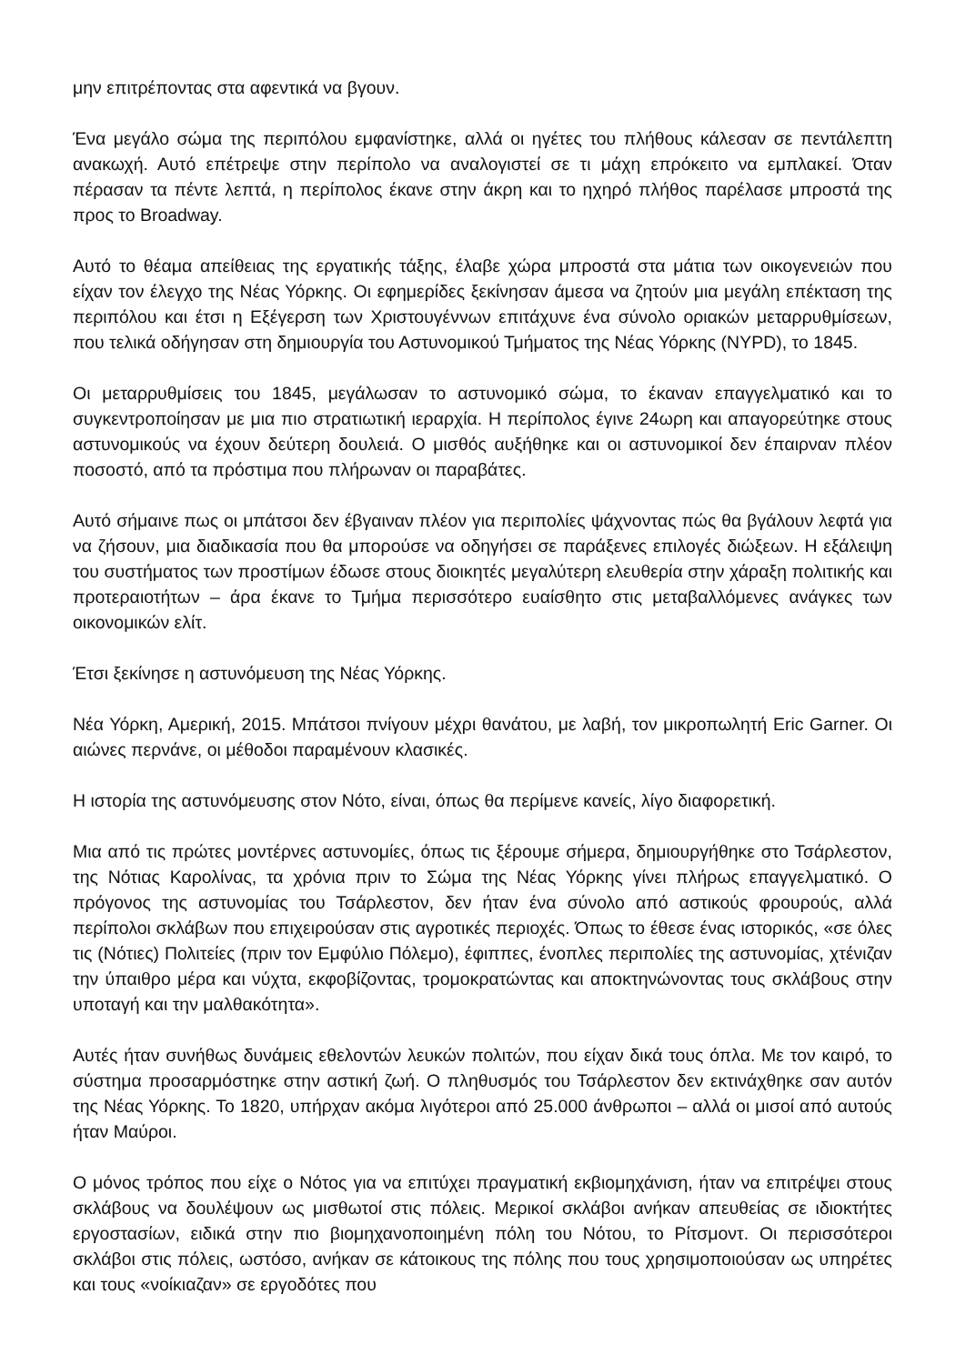μην επιτρέποντας στα αφεντικά να βγουν.
Ένα μεγάλο σώμα της περιπόλου εμφανίστηκε, αλλά οι ηγέτες του πλήθους κάλεσαν σε πεντάλεπτη ανακωχή. Αυτό επέτρεψε στην περίπολο να αναλογιστεί σε τι μάχη επρόκειτο να εμπλακεί. Όταν πέρασαν τα πέντε λεπτά, η περίπολος έκανε στην άκρη και το ηχηρό πλήθος παρέλασε μπροστά της προς το Broadway.
Αυτό το θέαμα απείθειας της εργατικής τάξης, έλαβε χώρα μπροστά στα μάτια των οικογενειών που είχαν τον έλεγχο της Νέας Υόρκης. Οι εφημερίδες ξεκίνησαν άμεσα να ζητούν μια μεγάλη επέκταση της περιπόλου και έτσι η Εξέγερση των Χριστουγέννων επιτάχυνε ένα σύνολο οριακών μεταρρυθμίσεων, που τελικά οδήγησαν στη δημιουργία του Αστυνομικού Τμήματος της Νέας Υόρκης (NYPD), το 1845.
Οι μεταρρυθμίσεις του 1845, μεγάλωσαν το αστυνομικό σώμα, το έκαναν επαγγελματικό και το συγκεντροποίησαν με μια πιο στρατιωτική ιεραρχία. Η περίπολος έγινε 24ωρη και απαγορεύτηκε στους αστυνομικούς να έχουν δεύτερη δουλειά. Ο μισθός αυξήθηκε και οι αστυνομικοί δεν έπαιρναν πλέον ποσοστό, από τα πρόστιμα που πλήρωναν οι παραβάτες.
Αυτό σήμαινε πως οι μπάτσοι δεν έβγαιναν πλέον για περιπολίες ψάχνοντας πώς θα βγάλουν λεφτά για να ζήσουν, μια διαδικασία που θα μπορούσε να οδηγήσει σε παράξενες επιλογές διώξεων. Η εξάλειψη του συστήματος των προστίμων έδωσε στους διοικητές μεγαλύτερη ελευθερία στην χάραξη πολιτικής και προτεραιοτήτων – άρα έκανε το Τμήμα περισσότερο ευαίσθητο στις μεταβαλλόμενες ανάγκες των οικονομικών ελίτ.
Έτσι ξεκίνησε η αστυνόμευση της Νέας Υόρκης.
Νέα Υόρκη, Αμερική, 2015. Μπάτσοι πνίγουν μέχρι θανάτου, με λαβή, τον μικροπωλητή Eric Garner. Οι αιώνες περνάνε, οι μέθοδοι παραμένουν κλασικές.
Η ιστορία της αστυνόμευσης στον Νότο, είναι, όπως θα περίμενε κανείς, λίγο διαφορετική.
Μια από τις πρώτες μοντέρνες αστυνομίες, όπως τις ξέρουμε σήμερα, δημιουργήθηκε στο Τσάρλεστον, της Νότιας Καρολίνας, τα χρόνια πριν το Σώμα της Νέας Υόρκης γίνει πλήρως επαγγελματικό. Ο πρόγονος της αστυνομίας του Τσάρλεστον, δεν ήταν ένα σύνολο από αστικούς φρουρούς, αλλά περίπολοι σκλάβων που επιχειρούσαν στις αγροτικές περιοχές. Όπως το έθεσε ένας ιστορικός, «σε όλες τις (Νότιες) Πολιτείες (πριν τον Εμφύλιο Πόλεμο), έφιππες, ένοπλες περιπολίες της αστυνομίας, χτένιζαν την ύπαιθρο μέρα και νύχτα, εκφοβίζοντας, τρομοκρατώντας και αποκτηνώνοντας τους σκλάβους στην υποταγή και την μαλθακότητα».
Αυτές ήταν συνήθως δυνάμεις εθελοντών λευκών πολιτών, που είχαν δικά τους όπλα. Με τον καιρό, το σύστημα προσαρμόστηκε στην αστική ζωή. Ο πληθυσμός του Τσάρλεστον δεν εκτινάχθηκε σαν αυτόν της Νέας Υόρκης. Το 1820, υπήρχαν ακόμα λιγότεροι από 25.000 άνθρωποι – αλλά οι μισοί από αυτούς ήταν Μαύροι.
Ο μόνος τρόπος που είχε ο Νότος για να επιτύχει πραγματική εκβιομηχάνιση, ήταν να επιτρέψει στους σκλάβους να δουλέψουν ως μισθωτοί στις πόλεις. Μερικοί σκλάβοι ανήκαν απευθείας σε ιδιοκτήτες εργοστασίων, ειδικά στην πιο βιομηχανοποιημένη πόλη του Νότου, το Ρίτσμοντ. Οι περισσότεροι σκλάβοι στις πόλεις, ωστόσο, ανήκαν σε κάτοικους της πόλης που τους χρησιμοποιούσαν ως υπηρέτες και τους «νοίκιαζαν» σε εργοδότες που